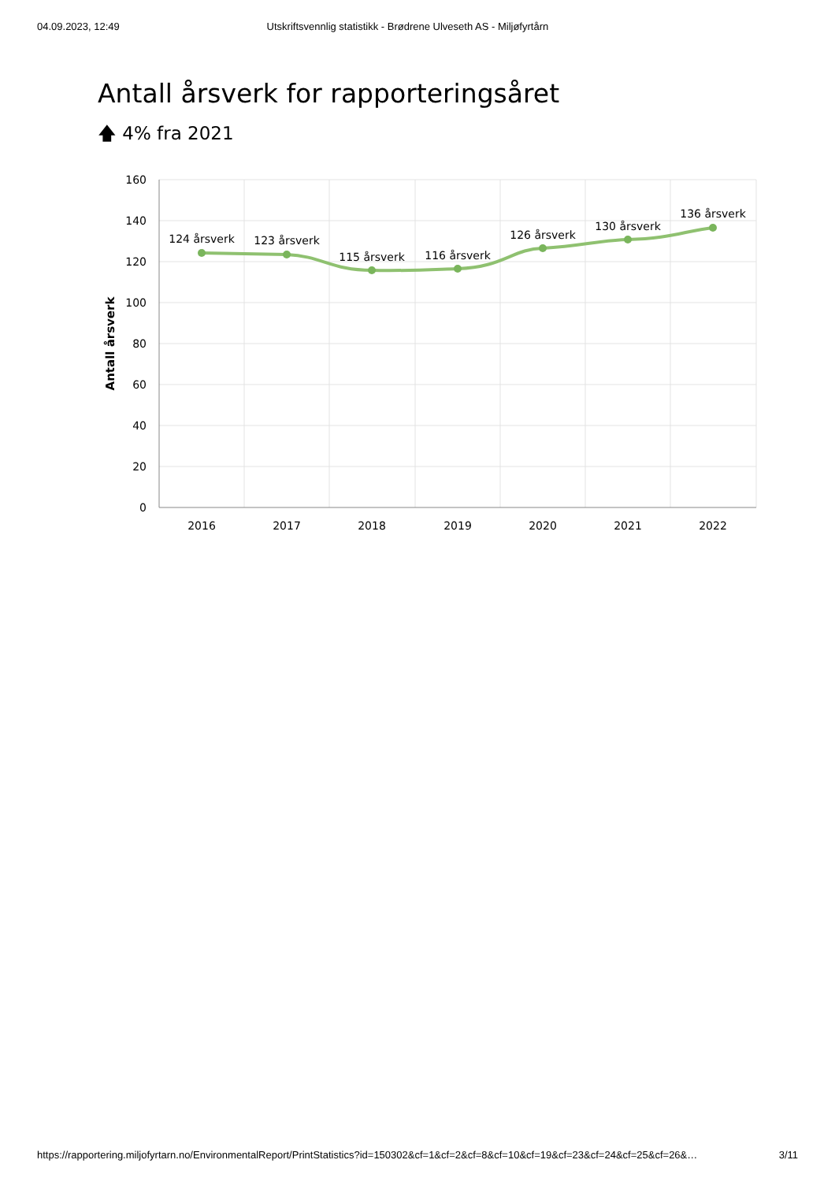04.09.2023, 12:49 Utskriftsvennlig statistikk - Brødrene Ulveseth AS - Miljøfyrtårn
Antall årsverk for rapporteringsåret
🡅 4% fra 2021
160
140
120
100
80
60
40
20
0
Antall årsverk
2016
2017
2018
2019
2020
2021
2022
124 årsverk
123 årsverk
115 årsverk
116 årsverk
126 årsverk
130 årsverk
136 årsverk
https://rapportering.miljofyrtarn.no/EnvironmentalReport/PrintStatistics?id=150302&cf=1&cf=2&cf=8&cf=10&cf=19&cf=23&cf=24&cf=25&cf=26&… 3/11